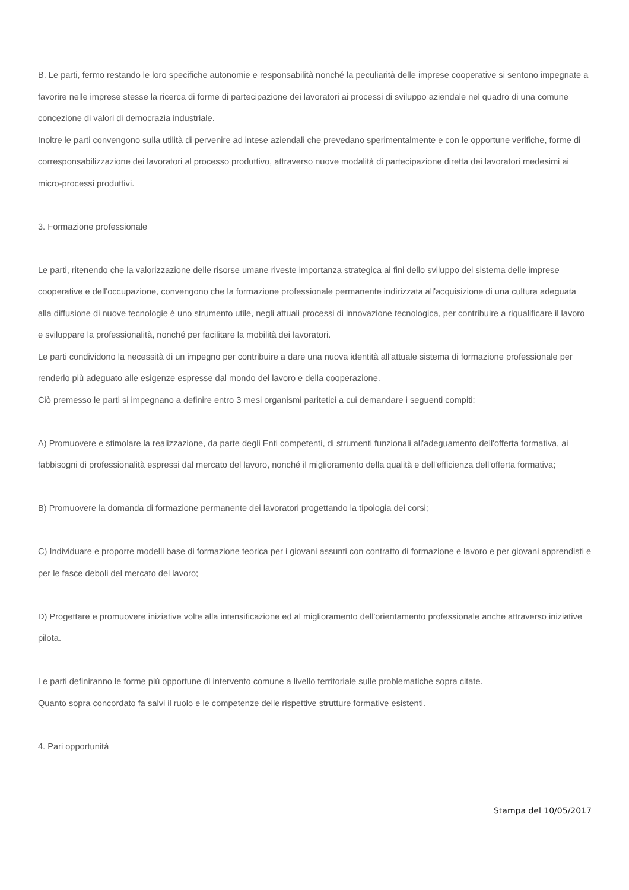B. Le parti, fermo restando le loro specifiche autonomie e responsabilità nonché la peculiarità delle imprese cooperative si sentono impegnate a favorire nelle imprese stesse la ricerca di forme di partecipazione dei lavoratori ai processi di sviluppo aziendale nel quadro di una comune concezione di valori di democrazia industriale.
Inoltre le parti convengono sulla utilità di pervenire ad intese aziendali che prevedano sperimentalmente e con le opportune verifiche, forme di corresponsabilizzazione dei lavoratori al processo produttivo, attraverso nuove modalità di partecipazione diretta dei lavoratori medesimi ai micro-processi produttivi.
3. Formazione professionale
Le parti, ritenendo che la valorizzazione delle risorse umane riveste importanza strategica ai fini dello sviluppo del sistema delle imprese cooperative e dell'occupazione, convengono che la formazione professionale permanente indirizzata all'acquisizione di una cultura adeguata alla diffusione di nuove tecnologie è uno strumento utile, negli attuali processi di innovazione tecnologica, per contribuire a riqualificare il lavoro e sviluppare la professionalità, nonché per facilitare la mobilità dei lavoratori.
Le parti condividono la necessità di un impegno per contribuire a dare una nuova identità all'attuale sistema di formazione professionale per renderlo più adeguato alle esigenze espresse dal mondo del lavoro e della cooperazione.
Ciò premesso le parti si impegnano a definire entro 3 mesi organismi paritetici a cui demandare i seguenti compiti:
A) Promuovere e stimolare la realizzazione, da parte degli Enti competenti, di strumenti funzionali all'adeguamento dell'offerta formativa, ai fabbisogni di professionalità espressi dal mercato del lavoro, nonché il miglioramento della qualità e dell'efficienza dell'offerta formativa;
B) Promuovere la domanda di formazione permanente dei lavoratori progettando la tipologia dei corsi;
C) Individuare e proporre modelli base di formazione teorica per i giovani assunti con contratto di formazione e lavoro e per giovani apprendisti e per le fasce deboli del mercato del lavoro;
D) Progettare e promuovere iniziative volte alla intensificazione ed al miglioramento dell'orientamento professionale anche attraverso iniziative pilota.
Le parti definiranno le forme più opportune di intervento comune a livello territoriale sulle problematiche sopra citate.
Quanto sopra concordato fa salvi il ruolo e le competenze delle rispettive strutture formative esistenti.
4. Pari opportunità
Stampa del 10/05/2017